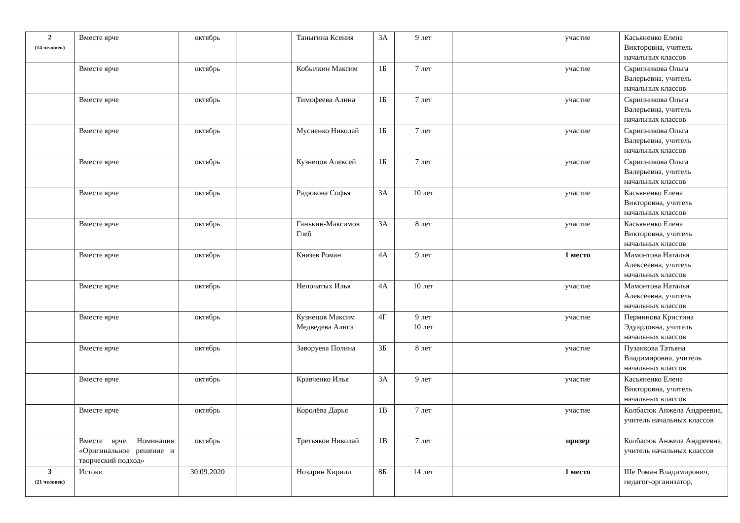| 2 (14 человек) | Вместе ярче | октябрь | | Таныгина Ксения | 3А | 9 лет | | участие | Касьяненко Елена Викторовна, учитель начальных классов |
| | Вместе ярче | октябрь | | Кобылкин Максим | 1Б | 7 лет | | участие | Скрипникова Ольга Валерьевна, учитель начальных классов |
| | Вместе ярче | октябрь | | Тимофеева Алина | 1Б | 7 лет | | участие | Скрипникова Ольга Валерьевна, учитель начальных классов |
| | Вместе ярче | октябрь | | Мусиенко Николай | 1Б | 7 лет | | участие | Скрипникова Ольга Валерьевна, учитель начальных классов |
| | Вместе ярче | октябрь | | Кузнецов Алексей | 1Б | 7 лет | | участие | Скрипникова Ольга Валерьевна, учитель начальных классов |
| | Вместе ярче | октябрь | | Радюкова Софья | 3А | 10 лет | | участие | Касьяненко Елена Викторовна, учитель начальных классов |
| | Вместе ярче | октябрь | | Ганькин-Максимов Глеб | 3А | 8 лет | | участие | Касьяненко Елена Викторовна, учитель начальных классов |
| | Вместе ярче | октябрь | | Князев Роман | 4А | 9 лет | | 1 место | Мамонтова Наталья Алексеевна, учитель начальных классов |
| | Вместе ярче | октябрь | | Непочатых Илья | 4А | 10 лет | | участие | Мамонтова Наталья Алексеевна, учитель начальных классов |
| | Вместе ярче | октябрь | | Кузнецов Максим Медведева Алиса | 4Г | 9 лет 10 лет | | участие | Перминова Кристина Эдуардовна, учитель начальных классов |
| | Вместе ярче | октябрь | | Заворуева Полина | 3Б | 8 лет | | участие | Пузанкова Татьяна Владимировна, учитель начальных классов |
| | Вместе ярче | октябрь | | Кравченко Илья | 3А | 9 лет | | участие | Касьяненко Елена Викторовна, учитель начальных классов |
| | Вместе ярче | октябрь | | Королёва Дарья | 1В | 7 лет | | участие | Колбасюк Анжела Андреевна, учитель начальных классов |
| | Вместе ярче. Номинация «Оригинальное решение и творческий подход» | октябрь | | Третьяков Николай | 1В | 7 лет | | призер | Колбасюк Анжела Андреевна, учитель начальных классов |
| 3 (21 человек) | Истоки | 30.09.2020 | | Ноздрин Кирилл | 8Б | 14 лет | | 1 место | Ше Роман Владимирович, педагог-организатор, |